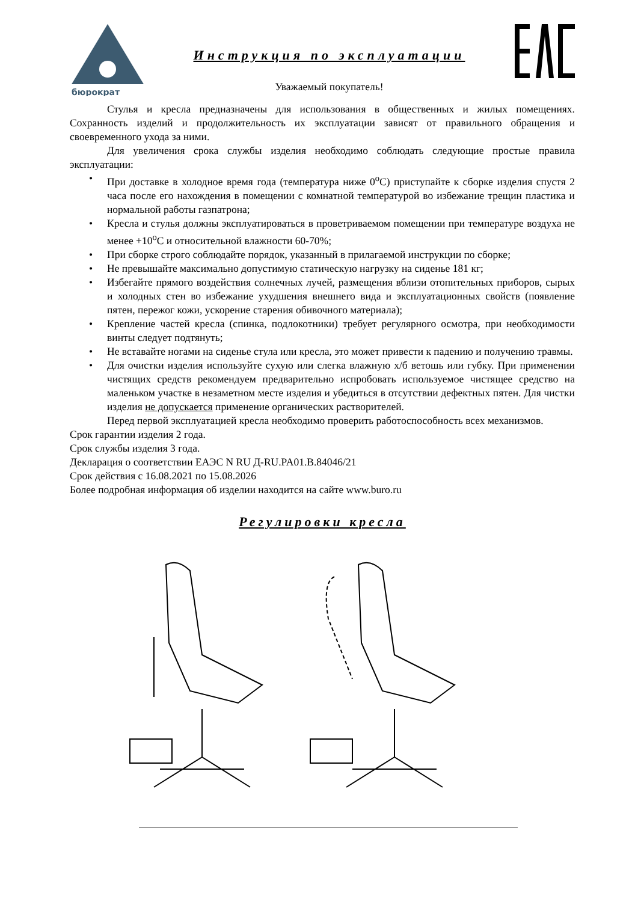бюрократ
Инструкция по эксплуатации
Уважаемый покупатель!
Стулья и кресла предназначены для использования в общественных и жилых помещениях. Сохранность изделий и продолжительность их эксплуатации зависят от правильного обращения и своевременного ухода за ними.
Для увеличения срока службы изделия необходимо соблюдать следующие простые правила эксплуатации:
• При доставке в холодное время года (температура ниже 0<sup>о</sup>С) приступайте к сборке изделия спустя 2 часа после его нахождения в помещении с комнатной температурой во избежание трещин пластика и нормальной работы газпатрона;
• Кресла и стулья должны эксплуатироваться в проветриваемом помещении при температуре воздуха не менее +10<sup>о</sup>С и относительной влажности 60-70%;
• При сборке строго соблюдайте порядок, указанный в прилагаемой инструкции по сборке;
• Не превышайте максимально допустимую статическую нагрузку на сиденье 181 кг;
• Избегайте прямого воздействия солнечных лучей, размещения вблизи отопительных приборов, сырых и холодных стен во избежание ухудшения внешнего вида и эксплуатационных свойств (появление пятен, пережог кожи, ускорение старения обивочного материала);
• Крепление частей кресла (спинка, подлокотники) требует регулярного осмотра, при необходимости винты следует подтянуть;
• Не вставайте ногами на сиденье стула или кресла, это может привести к падению и получению травмы.
• Для очистки изделия используйте сухую или слегка влажную х/б ветошь или губку. При применении чистящих средств рекомендуем предварительно испробовать используемое чистящее средство на маленьком участке в незаметном месте изделия и убедиться в отсутствии дефектных пятен. Для чистки изделия не допускается применение органических растворителей.
Перед первой эксплуатацией кресла необходимо проверить работоспособность всех механизмов.
Срок гарантии изделия 2 года.
Срок службы изделия 3 года.
Декларация о соответствии ЕАЭС N RU Д-RU.PA01.B.84046/21
Срок действия с 16.08.2021 по 15.08.2026
Более подробная информация об изделии находится на сайте www.buro.ru
Регулировки кресла